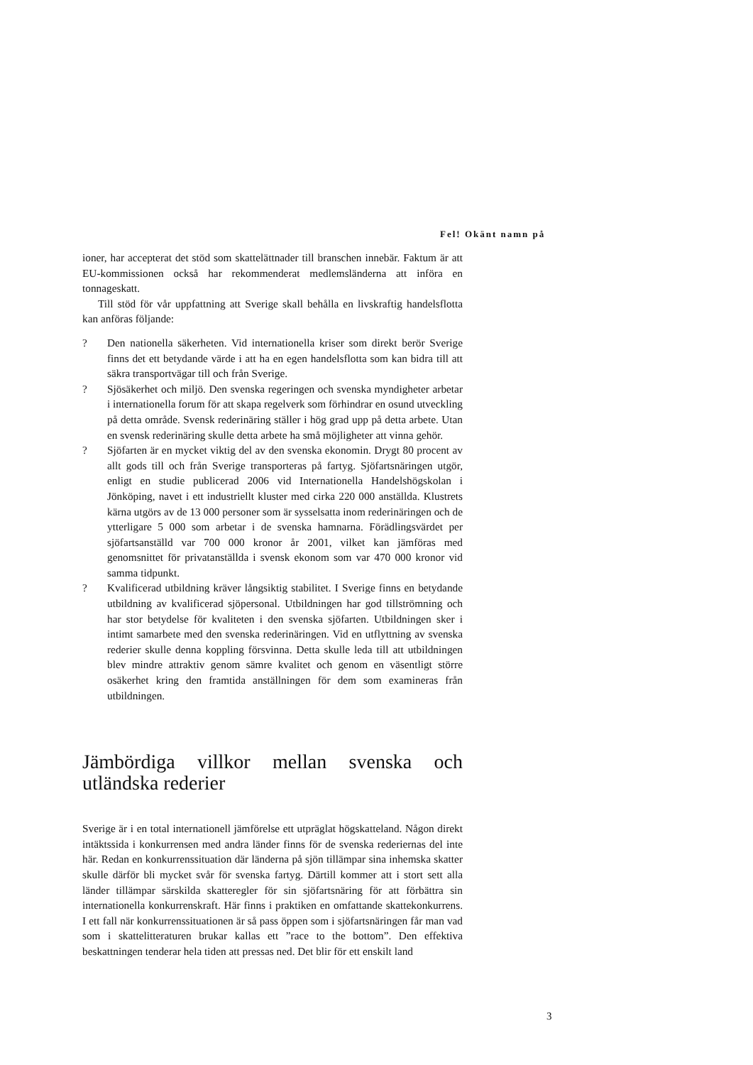Fel! Okänt namn på
ioner, har accepterat det stöd som skattelättnader till branschen innebär. Faktum är att EU-kommissionen också har rekommenderat medlemsländerna att införa en tonnageskatt.
Till stöd för vår uppfattning att Sverige skall behålla en livskraftig handelsflotta kan anföras följande:
? Den nationella säkerheten. Vid internationella kriser som direkt berör Sverige finns det ett betydande värde i att ha en egen handelsflotta som kan bidra till att säkra transportvägar till och från Sverige.
? Sjösäkerhet och miljö. Den svenska regeringen och svenska myndigheter arbetar i internationella forum för att skapa regelverk som förhindrar en osund utveckling på detta område. Svensk rederinäring ställer i hög grad upp på detta arbete. Utan en svensk rederinäring skulle detta arbete ha små möjligheter att vinna gehör.
? Sjöfarten är en mycket viktig del av den svenska ekonomin. Drygt 80 procent av allt gods till och från Sverige transporteras på fartyg. Sjöfartsnäringen utgör, enligt en studie publicerad 2006 vid Internationella Handelshögskolan i Jönköping, navet i ett industriellt kluster med cirka 220 000 anställda. Klustrets kärna utgörs av de 13 000 personer som är sysselsatta inom rederinäringen och de ytterligare 5 000 som arbetar i de svenska hamnarna. Förädlingsvärdet per sjöfartsanställd var 700 000 kronor år 2001, vilket kan jämföras med genomsnittet för privatanställda i svensk ekonom som var 470 000 kronor vid samma tidpunkt.
? Kvalificerad utbildning kräver långsiktig stabilitet. I Sverige finns en betydande utbildning av kvalificerad sjöpersonal. Utbildningen har god tillströmning och har stor betydelse för kvaliteten i den svenska sjöfarten. Utbildningen sker i intimt samarbete med den svenska rederinäringen. Vid en utflyttning av svenska rederier skulle denna koppling försvinna. Detta skulle leda till att utbildningen blev mindre attraktiv genom sämre kvalitet och genom en väsentligt större osäkerhet kring den framtida anställningen för dem som examineras från utbildningen.
Jämbördiga villkor mellan svenska och utländska rederier
Sverige är i en total internationell jämförelse ett utpräglat högskatteland. Någon direkt intäktssida i konkurrensen med andra länder finns för de svenska rederiernas del inte här. Redan en konkurrenssituation där länderna på sjön tillämpar sina inhemska skatter skulle därför bli mycket svår för svenska fartyg. Därtill kommer att i stort sett alla länder tillämpar särskilda skatteregler för sin sjöfartsnäring för att förbättra sin internationella konkurrenskraft. Här finns i praktiken en omfattande skattekonkurrens. I ett fall när konkurrenssituationen är så pass öppen som i sjöfartsnäringen får man vad som i skattelitteraturen brukar kallas ett ”race to the bottom”. Den effektiva beskattningen tenderar hela tiden att pressas ned. Det blir för ett enskilt land
3